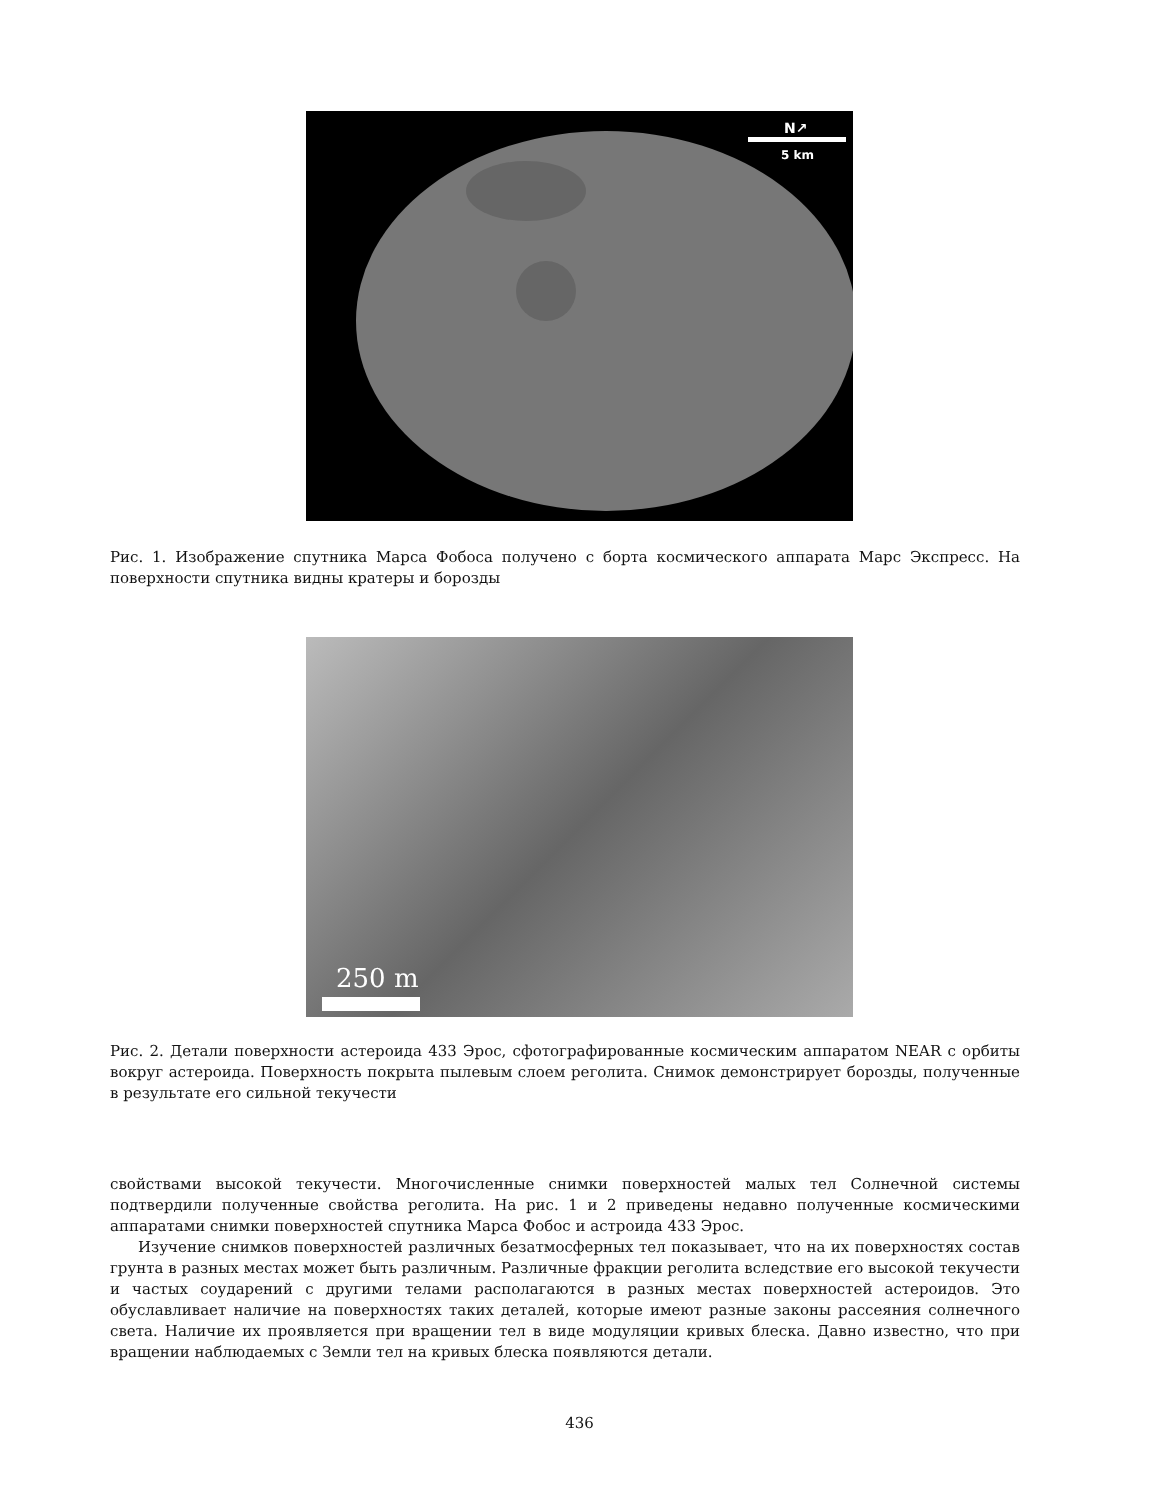N↗
5 km
Рис. 1. Изображение спутника Марса Фобоса получено с борта космического аппарата Марс Экспресс. На поверхности спутника видны кратеры и борозды
250 m
Рис. 2. Детали поверхности астероида 433 Эрос, сфотографированные космическим аппаратом NEAR с орбиты вокруг астероида. Поверхность покрыта пылевым слоем реголита. Снимок демонстрирует борозды, полученные в результате его сильной текучести
свойствами высокой текучести. Многочисленные снимки поверхностей малых тел Солнечной системы подтвердили полученные свойства реголита. На рис. 1 и 2 приведены недавно полученные космическими аппаратами снимки поверхностей спутника Марса Фобос и астроида 433 Эрос.
Изучение снимков поверхностей различных безатмосферных тел показывает, что на их поверхностях состав грунта в разных местах может быть различным. Различные фракции реголита вследствие его высокой текучести и частых соударений с другими телами располагаются в разных местах поверхностей астероидов. Это обуславливает наличие на поверхностях таких деталей, которые имеют разные законы рассеяния солнечного света. Наличие их проявляется при вращении тел в виде модуляции кривых блеска. Давно известно, что при вращении наблюдаемых с Земли тел на кривых блеска появляются детали.
436